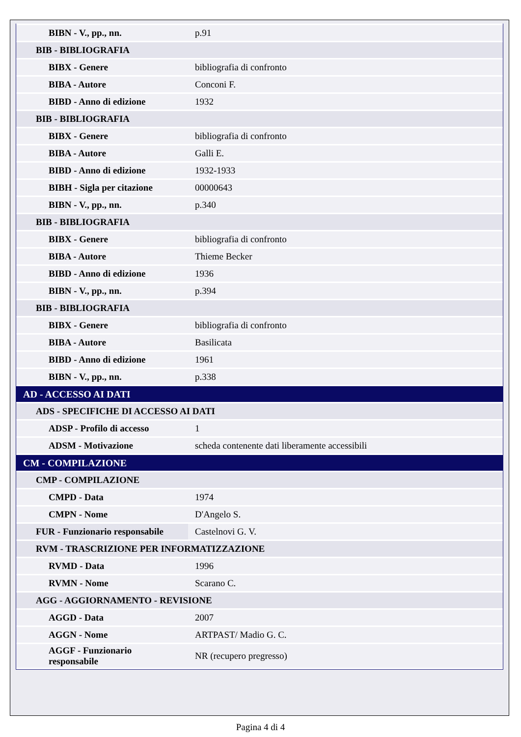| BIBN - V., pp., nn. | p.91 |
| BIB - BIBLIOGRAFIA | |
| BIBX - Genere | bibliografia di confronto |
| BIBA - Autore | Conconi F. |
| BIBD - Anno di edizione | 1932 |
| BIB - BIBLIOGRAFIA | |
| BIBX - Genere | bibliografia di confronto |
| BIBA - Autore | Galli E. |
| BIBD - Anno di edizione | 1932-1933 |
| BIBH - Sigla per citazione | 00000643 |
| BIBN - V., pp., nn. | p.340 |
| BIB - BIBLIOGRAFIA | |
| BIBX - Genere | bibliografia di confronto |
| BIBA - Autore | Thieme Becker |
| BIBD - Anno di edizione | 1936 |
| BIBN - V., pp., nn. | p.394 |
| BIB - BIBLIOGRAFIA | |
| BIBX - Genere | bibliografia di confronto |
| BIBA - Autore | Basilicata |
| BIBD - Anno di edizione | 1961 |
| BIBN - V., pp., nn. | p.338 |
| AD - ACCESSO AI DATI | |
| ADS - SPECIFICHE DI ACCESSO AI DATI | |
| ADSP - Profilo di accesso | 1 |
| ADSM - Motivazione | scheda contenente dati liberamente accessibili |
| CM - COMPILAZIONE | |
| CMP - COMPILAZIONE | |
| CMPD - Data | 1974 |
| CMPN - Nome | D'Angelo S. |
| FUR - Funzionario responsabile | Castelnovi G. V. |
| RVM - TRASCRIZIONE PER INFORMATIZZAZIONE | |
| RVMD - Data | 1996 |
| RVMN - Nome | Scarano C. |
| AGG - AGGIORNAMENTO - REVISIONE | |
| AGGD - Data | 2007 |
| AGGN - Nome | ARTPAST/ Madio G. C. |
| AGGF - Funzionario responsabile | NR (recupero pregresso) |
Pagina 4 di 4